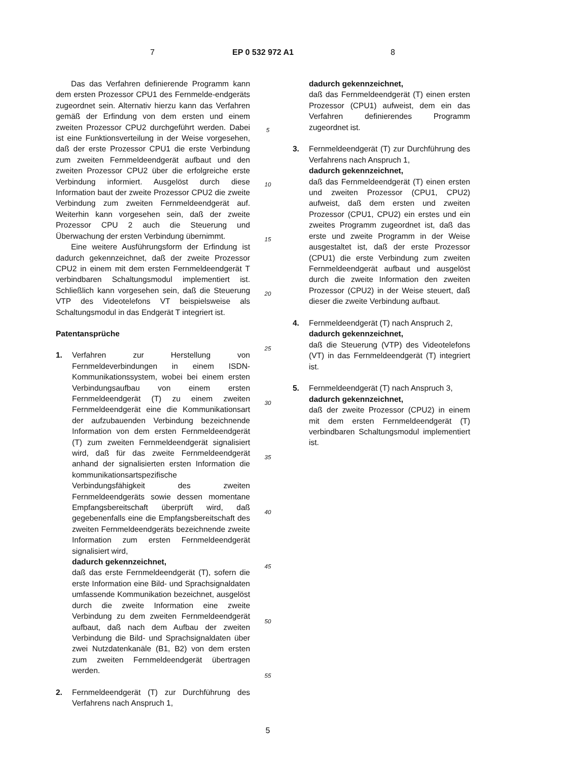7 EP 0 532 972 A1 8
Das das Verfahren definierende Programm kann dem ersten Prozessor CPU1 des Fernmelde-endgeräts zugeordnet sein. Alternativ hierzu kann das Verfahren gemäß der Erfindung von dem ersten und einem zweiten Prozessor CPU2 durchgeführt werden. Dabei ist eine Funktionsverteilung in der Weise vorgesehen, daß der erste Prozessor CPU1 die erste Verbindung zum zweiten Fernmeldeendgerät aufbaut und den zweiten Prozessor CPU2 über die erfolgreiche erste Verbindung informiert. Ausgelöst durch diese Information baut der zweite Prozessor CPU2 die zweite Verbindung zum zweiten Fernmeldeendgerät auf. Weiterhin kann vorgesehen sein, daß der zweite Prozessor CPU 2 auch die Steuerung und Überwachung der ersten Verbindung übernimmt.
Eine weitere Ausführungsform der Erfindung ist dadurch gekennzeichnet, daß der zweite Prozessor CPU2 in einem mit dem ersten Fernmeldeendgerät T verbindbaren Schaltungsmodul implementiert ist. Schließlich kann vorgesehen sein, daß die Steuerung VTP des Videotelefons VT beispielsweise als Schaltungsmodul in das Endgerät T integriert ist.
Patentansprüche
1. Verfahren zur Herstellung von Fernmeldeverbindungen in einem ISDN-Kommunikationssystem, wobei bei einem ersten Verbindungsaufbau von einem ersten Fernmeldeendgerät (T) zu einem zweiten Fernmeldeendgerät eine die Kommunikationsart der aufzubauenden Verbindung bezeichnende Information von dem ersten Fernmeldeendgerät (T) zum zweiten Fernmeldeendgerät signalisiert wird, daß für das zweite Fernmeldeendgerät anhand der signalisierten ersten Information die kommunikationsartspezifische Verbindungsfähigkeit des zweiten Fernmeldeendgeräts sowie dessen momentane Empfangsbereitschaft überprüft wird, daß gegebenenfalls eine die Empfangsbereitschaft des zweiten Fernmeldeendgeräts bezeichnende zweite Information zum ersten Fernmeldeendgerät signalisiert wird,
dadurch gekennzeichnet,
daß das erste Fernmeldeendgerät (T), sofern die erste Information eine Bild- und Sprachsignaldaten umfassende Kommunikation bezeichnet, ausgelöst durch die zweite Information eine zweite Verbindung zu dem zweiten Fernmeldeendgerät aufbaut, daß nach dem Aufbau der zweiten Verbindung die Bild- und Sprachsignaldaten über zwei Nutzdatenkanäle (B1, B2) von dem ersten zum zweiten Fernmeldeendgerät übertragen werden.
2. Fernmeldeendgerät (T) zur Durchführung des Verfahrens nach Anspruch 1,
5
10
15
20
25
30
35
40
45
50
55
dadurch gekennzeichnet,
daß das Fernmeldeendgerät (T) einen ersten Prozessor (CPU1) aufweist, dem ein das Verfahren definierendes Programm zugeordnet ist.
3. Fernmeldeendgerät (T) zur Durchführung des Verfahrens nach Anspruch 1,
dadurch gekennzeichnet,
daß das Fernmeldeendgerät (T) einen ersten und zweiten Prozessor (CPU1, CPU2) aufweist, daß dem ersten und zweiten Prozessor (CPU1, CPU2) ein erstes und ein zweites Programm zugeordnet ist, daß das erste und zweite Programm in der Weise ausgestaltet ist, daß der erste Prozessor (CPU1) die erste Verbindung zum zweiten Fernmeldeendgerät aufbaut und ausgelöst durch die zweite Information den zweiten Prozessor (CPU2) in der Weise steuert, daß dieser die zweite Verbindung aufbaut.
4. Fernmeldeendgerät (T) nach Anspruch 2,
dadurch gekennzeichnet,
daß die Steuerung (VTP) des Videotelefons (VT) in das Fernmeldeendgerät (T) integriert ist.
5. Fernmeldeendgerät (T) nach Anspruch 3,
dadurch gekennzeichnet,
daß der zweite Prozessor (CPU2) in einem mit dem ersten Fernmeldeendgerät (T) verbindbaren Schaltungsmodul implementiert ist.
5